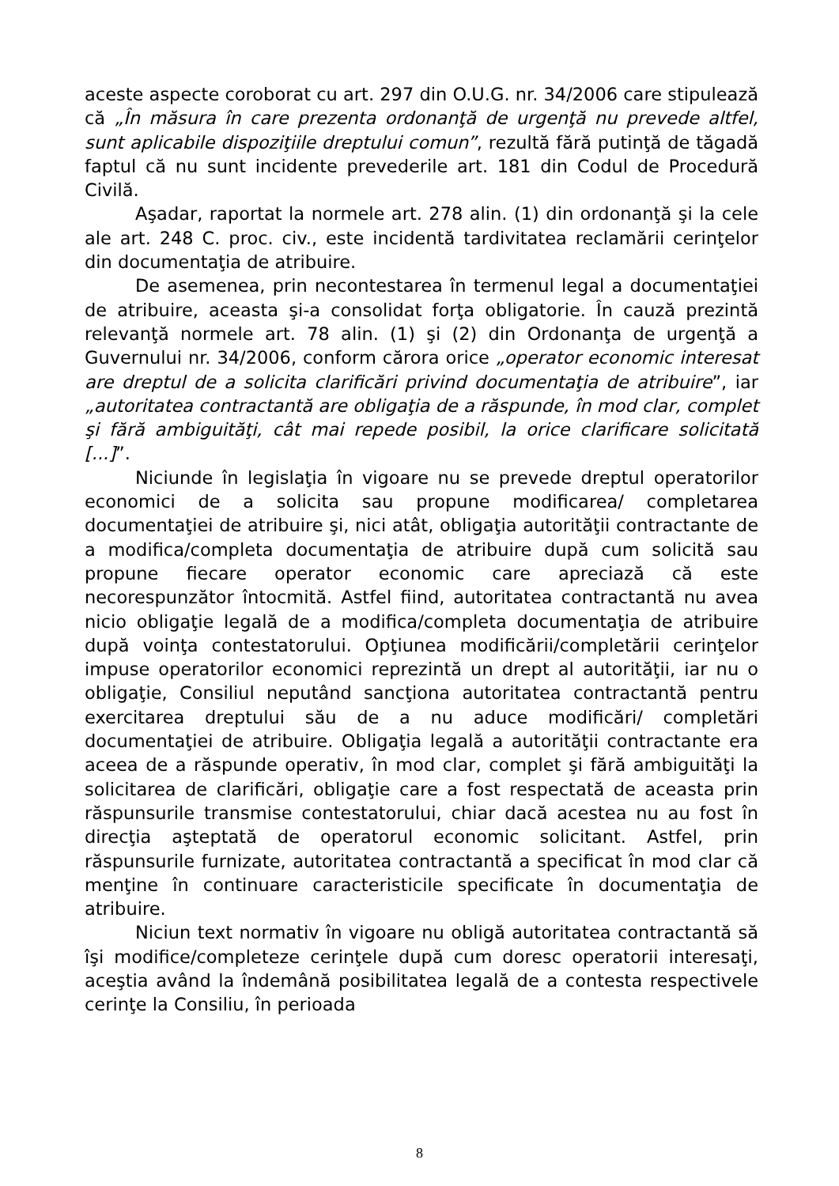aceste aspecte coroborat cu art. 297 din O.U.G. nr. 34/2006 care stipulează că „În măsura în care prezenta ordonanţă de urgenţă nu prevede altfel, sunt aplicabile dispoziţiile dreptului comun”, rezultă fără putinţă de tăgadă faptul că nu sunt incidente prevederile art. 181 din Codul de Procedură Civilă.
Aşadar, raportat la normele art. 278 alin. (1) din ordonanţă şi la cele ale art. 248 C. proc. civ., este incidentă tardivitatea reclamării cerinţelor din documentaţia de atribuire.
De asemenea, prin necontestarea în termenul legal a documentaţiei de atribuire, aceasta şi-a consolidat forţa obligatorie. În cauză prezintă relevanţă normele art. 78 alin. (1) şi (2) din Ordonanţa de urgenţă a Guvernului nr. 34/2006, conform cărora orice „operator economic interesat are dreptul de a solicita clarificări privind documentaţia de atribuire”, iar „autoritatea contractantă are obligaţia de a răspunde, în mod clar, complet şi fără ambiguităţi, cât mai repede posibil, la orice clarificare solicitată [...]”.
Niciunde în legislaţia în vigoare nu se prevede dreptul operatorilor economici de a solicita sau propune modificarea/ completarea documentaţiei de atribuire şi, nici atât, obligaţia autorităţii contractante de a modifica/completa documentaţia de atribuire după cum solicită sau propune fiecare operator economic care apreciază că este necorespunzător întocmită. Astfel fiind, autoritatea contractantă nu avea nicio obligaţie legală de a modifica/completa documentaţia de atribuire după voinţa contestatorului. Opţiunea modificării/completării cerinţelor impuse operatorilor economici reprezintă un drept al autorităţii, iar nu o obligaţie, Consiliul neputând sancţiona autoritatea contractantă pentru exercitarea dreptului său de a nu aduce modificări/ completări documentaţiei de atribuire. Obligaţia legală a autorităţii contractante era aceea de a răspunde operativ, în mod clar, complet şi fără ambiguităţi la solicitarea de clarificări, obligaţie care a fost respectată de aceasta prin răspunsurile transmise contestatorului, chiar dacă acestea nu au fost în direcţia aşteptată de operatorul economic solicitant. Astfel, prin răspunsurile furnizate, autoritatea contractantă a specificat în mod clar că menţine în continuare caracteristicile specificate în documentaţia de atribuire.
Niciun text normativ în vigoare nu obligă autoritatea contractantă să îşi modifice/completeze cerinţele după cum doresc operatorii interesaţi, aceştia având la îndemână posibilitatea legală de a contesta respectivele cerinţe la Consiliu, în perioada
8